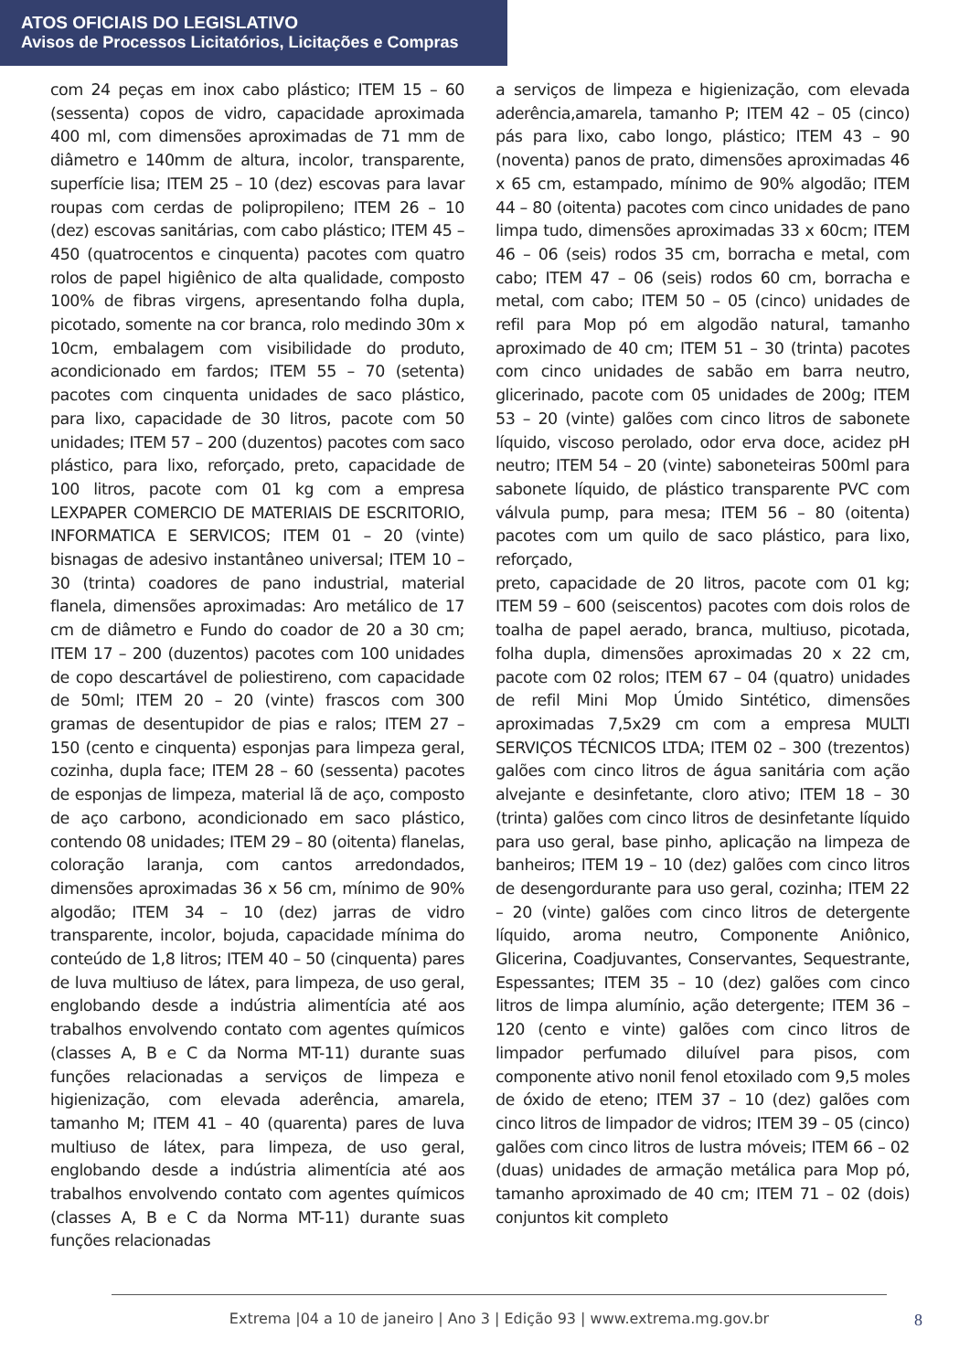ATOS OFICIAIS DO LEGISLATIVO
Avisos de Processos Licitatórios, Licitações e Compras
com 24 peças em inox cabo plástico; ITEM 15 – 60 (sessenta) copos de vidro, capacidade aproximada 400 ml, com dimensões aproximadas de 71 mm de diâmetro e 140mm de altura, incolor, transparente, superfície lisa; ITEM 25 – 10 (dez) escovas para lavar roupas com cerdas de polipropileno; ITEM 26 – 10 (dez) escovas sanitárias, com cabo plástico; ITEM 45 – 450 (quatrocentos e cinquenta) pacotes com quatro rolos de papel higiênico de alta qualidade, composto 100% de fibras virgens, apresentando folha dupla, picotado, somente na cor branca, rolo medindo 30m x 10cm, embalagem com visibilidade do produto, acondicionado em fardos; ITEM 55 – 70 (setenta) pacotes com cinquenta unidades de saco plástico, para lixo, capacidade de 30 litros, pacote com 50 unidades; ITEM 57 – 200 (duzentos) pacotes com saco plástico, para lixo, reforçado, preto, capacidade de 100 litros, pacote com 01 kg com a empresa LEXPAPER COMERCIO DE MATERIAIS DE ESCRITORIO, INFORMATICA E SERVICOS; ITEM 01 – 20 (vinte) bisnagas de adesivo instantâneo universal; ITEM 10 – 30 (trinta) coadores de pano industrial, material flanela, dimensões aproximadas: Aro metálico de 17 cm de diâmetro e Fundo do coador de 20 a 30 cm; ITEM 17 – 200 (duzentos) pacotes com 100 unidades de copo descartável de poliestireno, com capacidade de 50ml; ITEM 20 – 20 (vinte) frascos com 300 gramas de desentupidor de pias e ralos; ITEM 27 – 150 (cento e cinquenta) esponjas para limpeza geral, cozinha, dupla face; ITEM 28 – 60 (sessenta) pacotes de esponjas de limpeza, material lã de aço, composto de aço carbono, acondicionado em saco plástico, contendo 08 unidades; ITEM 29 – 80 (oitenta) flanelas, coloração laranja, com cantos arredondados, dimensões aproximadas 36 x 56 cm, mínimo de 90% algodão; ITEM 34 – 10 (dez) jarras de vidro transparente, incolor, bojuda, capacidade mínima do conteúdo de 1,8 litros; ITEM 40 – 50 (cinquenta) pares de luva multiuso de látex, para limpeza, de uso geral, englobando desde a indústria alimentícia até aos trabalhos envolvendo contato com agentes químicos (classes A, B e C da Norma MT-11) durante suas funções relacionadas a serviços de limpeza e higienização, com elevada aderência, amarela, tamanho M; ITEM 41 – 40 (quarenta) pares de luva multiuso de látex, para limpeza, de uso geral, englobando desde a indústria alimentícia até aos trabalhos envolvendo contato com agentes químicos (classes A, B e C da Norma MT-11) durante suas funções relacionadas
a serviços de limpeza e higienização, com elevada aderência,amarela, tamanho P; ITEM 42 – 05 (cinco) pás para lixo, cabo longo, plástico; ITEM 43 – 90 (noventa) panos de prato, dimensões aproximadas 46 x 65 cm, estampado, mínimo de 90% algodão; ITEM 44 – 80 (oitenta) pacotes com cinco unidades de pano limpa tudo, dimensões aproximadas 33 x 60cm; ITEM 46 – 06 (seis) rodos 35 cm, borracha e metal, com cabo; ITEM 47 – 06 (seis) rodos 60 cm, borracha e metal, com cabo; ITEM 50 – 05 (cinco) unidades de refil para Mop pó em algodão natural, tamanho aproximado de 40 cm; ITEM 51 – 30 (trinta) pacotes com cinco unidades de sabão em barra neutro, glicerinado, pacote com 05 unidades de 200g; ITEM 53 – 20 (vinte) galões com cinco litros de sabonete líquido, viscoso perolado, odor erva doce, acidez pH neutro; ITEM 54 – 20 (vinte) saboneteiras 500ml para sabonete líquido, de plástico transparente PVC com válvula pump, para mesa; ITEM 56 – 80 (oitenta) pacotes com um quilo de saco plástico, para lixo, reforçado,
preto, capacidade de 20 litros, pacote com 01 kg; ITEM 59 – 600 (seiscentos) pacotes com dois rolos de toalha de papel aerado, branca, multiuso, picotada, folha dupla, dimensões aproximadas 20 x 22 cm, pacote com 02 rolos; ITEM 67 – 04 (quatro) unidades de refil Mini Mop Úmido Sintético, dimensões aproximadas 7,5x29 cm com a empresa MULTI SERVIÇOS TÉCNICOS LTDA; ITEM 02 – 300 (trezentos) galões com cinco litros de água sanitária com ação alvejante e desinfetante, cloro ativo; ITEM 18 – 30 (trinta) galões com cinco litros de desinfetante líquido para uso geral, base pinho, aplicação na limpeza de banheiros; ITEM 19 – 10 (dez) galões com cinco litros de desengordurante para uso geral, cozinha; ITEM 22 – 20 (vinte) galões com cinco litros de detergente líquido, aroma neutro, Componente Aniônico, Glicerina, Coadjuvantes, Conservantes, Sequestrante, Espessantes; ITEM 35 – 10 (dez) galões com cinco litros de limpa alumínio, ação detergente; ITEM 36 – 120 (cento e vinte) galões com cinco litros de limpador perfumado diluível para pisos, com componente ativo nonil fenol etoxilado com 9,5 moles de óxido de eteno; ITEM 37 – 10 (dez) galões com cinco litros de limpador de vidros; ITEM 39 – 05 (cinco) galões com cinco litros de lustra móveis; ITEM 66 – 02 (duas) unidades de armação metálica para Mop pó, tamanho aproximado de 40 cm; ITEM 71 – 02 (dois) conjuntos kit completo
Extrema |04 a 10 de janeiro | Ano 3 | Edição 93 | www.extrema.mg.gov.br
8